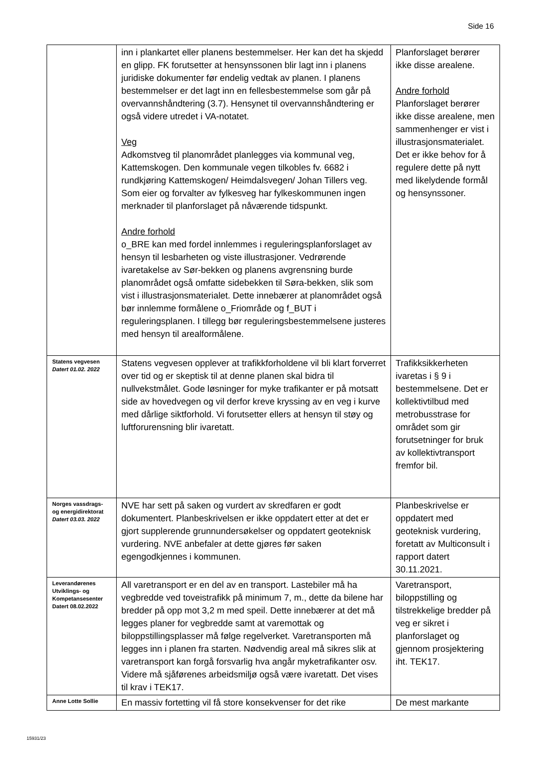Side 16
| | inn i plankartet eller planens bestemmelser. Her kan det ha skjedd en glipp. FK forutsetter at hensynssonen blir lagt inn i planens juridiske dokumenter før endelig vedtak av planen. I planens bestemmelser er det lagt inn en fellesbestemmelse som går på overvannshåndtering (3.7). Hensynet til overvannshåndtering er også videre utredet i VA-notatet. Veg Adkomstveg til planområdet planlegges via kommunal veg, Kattemskogen. Den kommunale vegen tilkobles fv. 6682 i rundkjøring Kattemskogen/ Heimdalsvegen/ Johan Tillers veg. Som eier og forvalter av fylkesveg har fylkeskommunen ingen merknader til planforslaget på nåværende tidspunkt. Andre forhold o_BRE kan med fordel innlemmes i reguleringsplanforslaget av hensyn til lesbarheten og viste illustrasjoner. Vedrørende ivaretakelse av Sør-bekken og planens avgrensning burde planområdet også omfatte sidebekken til Søra-bekken, slik som vist i illustrasjonsmaterialet. Dette innebærer at planområdet også bør innlemme formålene o_Friområde og f_BUT i reguleringsplanen. I tillegg bør reguleringsbestemmelsene justeres med hensyn til arealformålene. | Planforslaget berører ikke disse arealene. Andre forhold Planforslaget berører ikke disse arealene, men sammenhenger er vist i illustrasjonsmaterialet. Det er ikke behov for å regulere dette på nytt med likelydende formål og hensynssoner. |
| Statens vegvesen Datert 01.02. 2022 | Statens vegvesen opplever at trafikkforholdene vil bli klart forverret over tid og er skeptisk til at denne planen skal bidra til nullvekstmålet. Gode løsninger for myke trafikanter er på motsatt side av hovedvegen og vil derfor kreve kryssing av en veg i kurve med dårlige siktforhold. Vi forutsetter ellers at hensyn til støy og luftforurensning blir ivaretatt. | Trafikksikkerheten ivaretas i § 9 i bestemmelsene. Det er kollektivtilbud med metrobusstrase for området som gir forutsetninger for bruk av kollektivtransport fremfor bil. |
| Norges vassdrags- og energidirektorat Datert 03.03. 2022 | NVE har sett på saken og vurdert av skredfaren er godt dokumentert. Planbeskrivelsen er ikke oppdatert etter at det er gjort supplerende grunnundersøkelser og oppdatert geoteknisk vurdering. NVE anbefaler at dette gjøres før saken egengodkjennes i kommunen. | Planbeskrivelse er oppdatert med geoteknisk vurdering, foretatt av Multiconsult i rapport datert 30.11.2021. |
| Leverandørenes Utviklings- og Kompetansesenter Datert 08.02.2022 | All varetransport er en del av en transport. Lastebiler må ha vegbredde ved toveistrafikk på minimum 7, m., dette da bilene har bredder på opp mot 3,2 m med speil. Dette innebærer at det må legges planer for vegbredde samt at varemottak og biloppstillingsplasser må følge regelverket. Varetransporten må legges inn i planen fra starten. Nødvendig areal må sikres slik at varetransport kan forgå forsvarlig hva angår myketrafikanter osv. Videre må sjåførenes arbeidsmiljø også være ivaretatt. Det vises til krav i TEK17. | Varetransport, biloppstilling og tilstrekkelige bredder på veg er sikret i planforslaget og gjennom prosjektering iht. TEK17. |
| Anne Lotte Sollie | En massiv fortetting vil få store konsekvenser for det rike | De mest markante |
15931/23